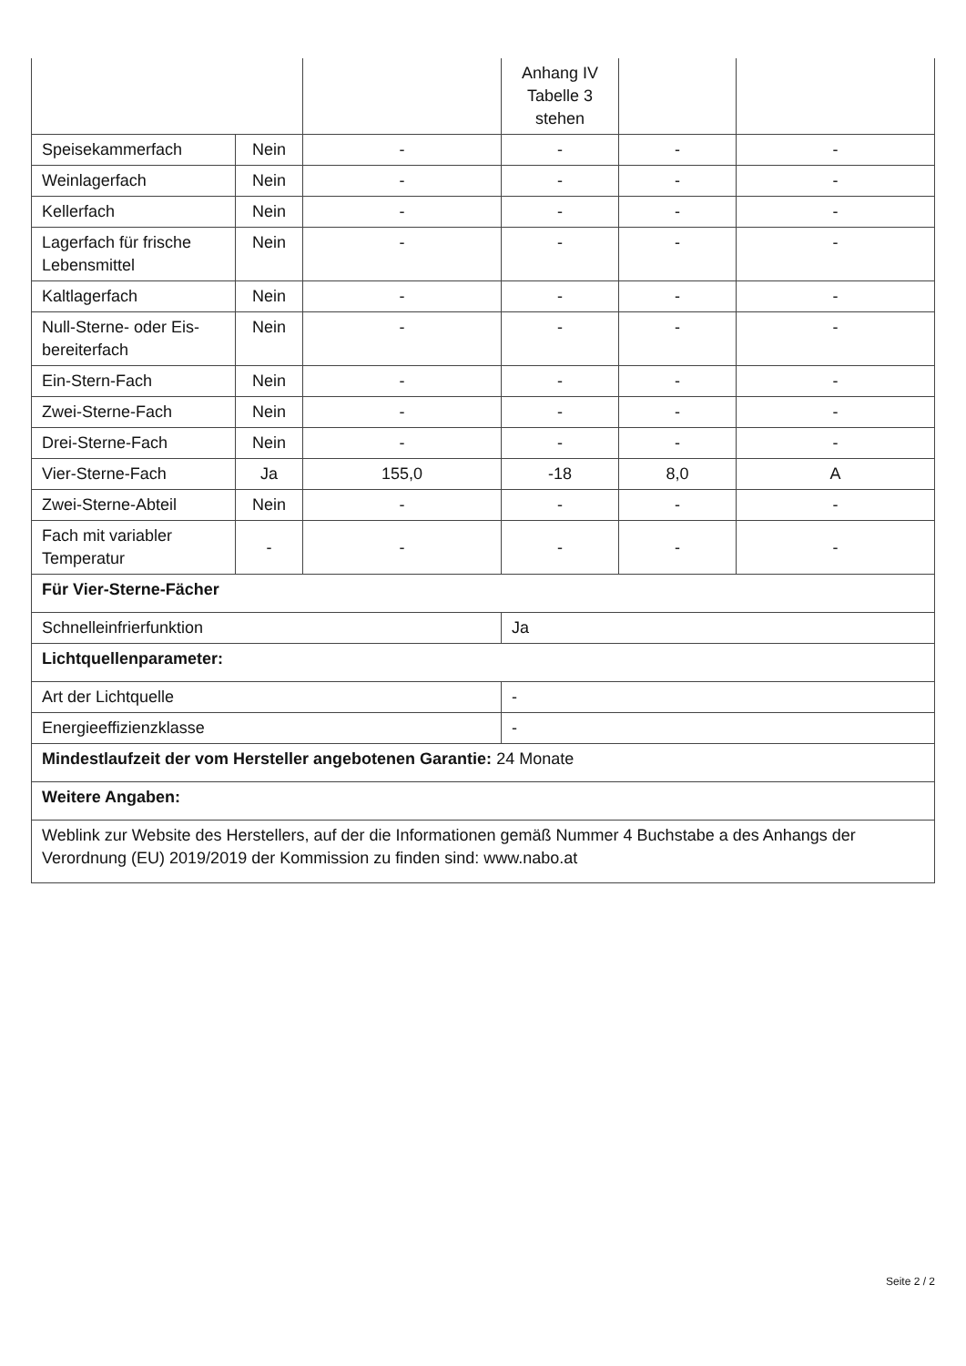| | | | Anhang IV Tabelle 3 stehen | | |
| Speisekammerfach | Nein | - | - | - | - |
| Weinlagerfach | Nein | - | - | - | - |
| Kellerfach | Nein | - | - | - | - |
| Lagerfach für frische Lebensmittel | Nein | - | - | - | - |
| Kaltlagerfach | Nein | - | - | - | - |
| Null-Sterne- oder Eis-bereiterfach | Nein | - | - | - | - |
| Ein-Stern-Fach | Nein | - | - | - | - |
| Zwei-Sterne-Fach | Nein | - | - | - | - |
| Drei-Sterne-Fach | Nein | - | - | - | - |
| Vier-Sterne-Fach | Ja | 155,0 | -18 | 8,0 | A |
| Zwei-Sterne-Abteil | Nein | - | - | - | - |
| Fach mit variabler Temperatur | - | - | - | - | - |
| Für Vier-Sterne-Fächer | | | | | |
| Schnelleinfrierfunktion | | | Ja | | |
| Lichtquellenparameter: | | | | | |
| Art der Lichtquelle | | | - | | |
| Energieeffizienzklasse | | | - | | |
| Mindestlaufzeit der vom Hersteller angebotenen Garantie: 24 Monate | | | | | |
| Weitere Angaben: | | | | | |
| Weblink zur Website des Herstellers, auf der die Informationen gemäß Nummer 4 Buchstabe a des Anhangs der Verordnung (EU) 2019/2019 der Kommission zu finden sind: www.nabo.at | | | | | |
Seite 2 / 2